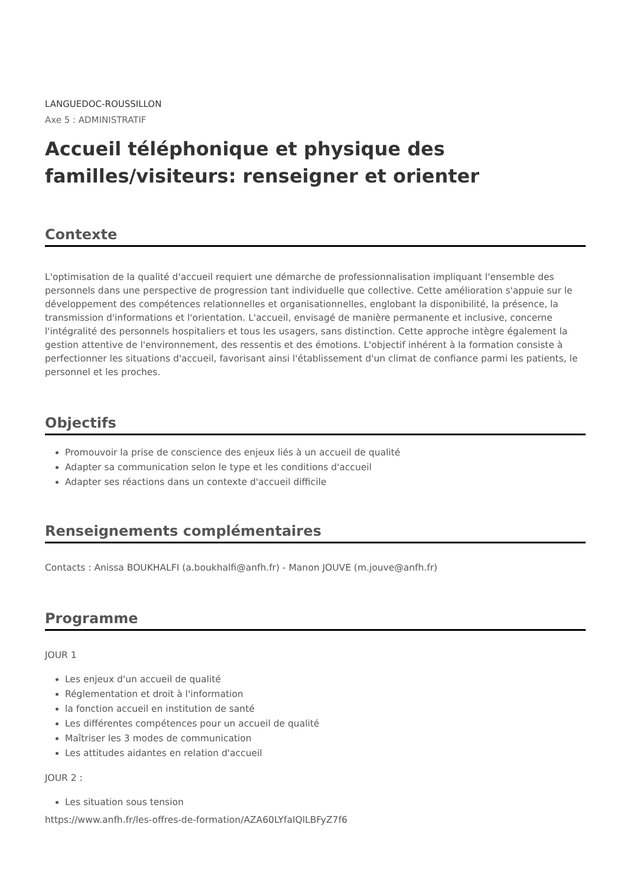LANGUEDOC-ROUSSILLON
Axe 5 : ADMINISTRATIF
Accueil téléphonique et physique des familles/visiteurs: renseigner et orienter
Contexte
L'optimisation de la qualité d'accueil requiert une démarche de professionnalisation impliquant l'ensemble des personnels dans une perspective de progression tant individuelle que collective. Cette amélioration s'appuie sur le développement des compétences relationnelles et organisationnelles, englobant la disponibilité, la présence, la transmission d'informations et l'orientation. L'accueil, envisagé de manière permanente et inclusive, concerne l'intégralité des personnels hospitaliers et tous les usagers, sans distinction. Cette approche intègre également la gestion attentive de l'environnement, des ressentis et des émotions. L'objectif inhérent à la formation consiste à perfectionner les situations d'accueil, favorisant ainsi l'établissement d'un climat de confiance parmi les patients, le personnel et les proches.
Objectifs
Promouvoir la prise de conscience des enjeux liés à un accueil de qualité
Adapter sa communication selon le type et les conditions d'accueil
Adapter ses réactions dans un contexte d'accueil difficile
Renseignements complémentaires
Contacts : Anissa BOUKHALFI (a.boukhalfi@anfh.fr) - Manon JOUVE (m.jouve@anfh.fr)
Programme
JOUR 1
Les enjeux d'un accueil de qualité
Réglementation et droit à l'information
la fonction accueil en institution de santé
Les différentes compétences pour un accueil de qualité
Maîtriser les 3 modes de communication
Les attitudes aidantes en relation d'accueil
JOUR 2 :
Les situation sous tension
https://www.anfh.fr/les-offres-de-formation/AZA60LYfaIQlLBFyZ7f6